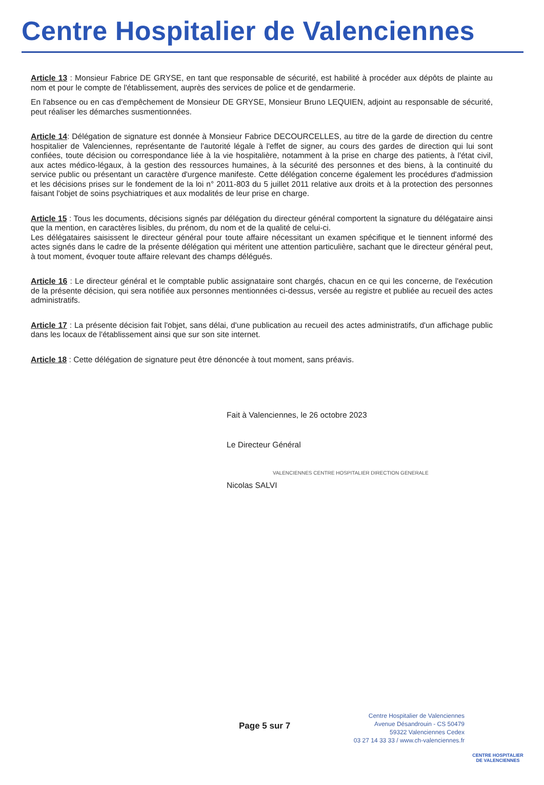Centre Hospitalier de Valenciennes
Article 13 : Monsieur Fabrice DE GRYSE, en tant que responsable de sécurité, est habilité à procéder aux dépôts de plainte au nom et pour le compte de l'établissement, auprès des services de police et de gendarmerie.
En l'absence ou en cas d'empêchement de Monsieur DE GRYSE, Monsieur Bruno LEQUIEN, adjoint au responsable de sécurité, peut réaliser les démarches susmentionnées.
Article 14: Délégation de signature est donnée à Monsieur Fabrice DECOURCELLES, au titre de la garde de direction du centre hospitalier de Valenciennes, représentante de l'autorité légale à l'effet de signer, au cours des gardes de direction qui lui sont confiées, toute décision ou correspondance liée à la vie hospitalière, notamment à la prise en charge des patients, à l'état civil, aux actes médico-légaux, à la gestion des ressources humaines, à la sécurité des personnes et des biens, à la continuité du service public ou présentant un caractère d'urgence manifeste. Cette délégation concerne également les procédures d'admission et les décisions prises sur le fondement de la loi n° 2011-803 du 5 juillet 2011 relative aux droits et à la protection des personnes faisant l'objet de soins psychiatriques et aux modalités de leur prise en charge.
Article 15 : Tous les documents, décisions signés par délégation du directeur général comportent la signature du délégataire ainsi que la mention, en caractères lisibles, du prénom, du nom et de la qualité de celui-ci.
Les délégataires saisissent le directeur général pour toute affaire nécessitant un examen spécifique et le tiennent informé des actes signés dans le cadre de la présente délégation qui méritent une attention particulière, sachant que le directeur général peut, à tout moment, évoquer toute affaire relevant des champs délégués.
Article 16 : Le directeur général et le comptable public assignataire sont chargés, chacun en ce qui les concerne, de l'exécution de la présente décision, qui sera notifiée aux personnes mentionnées ci-dessus, versée au registre et publiée au recueil des actes administratifs.
Article 17 : La présente décision fait l'objet, sans délai, d'une publication au recueil des actes administratifs, d'un affichage public dans les locaux de l'établissement ainsi que sur son site internet.
Article 18 : Cette délégation de signature peut être dénoncée à tout moment, sans préavis.
Fait à Valenciennes, le 26 octobre 2023
Le Directeur Général
VALENCIENNES CENTRE HOSPITALIER DIRECTION GENERALE
Nicolas SALVI
Page 5 sur 7
Centre Hospitalier de Valenciennes
Avenue Désandrouin - CS 50479
59322 Valenciennes Cedex
03 27 14 33 33 / www.ch-valenciennes.fr
CENTRE HOSPITALIER
DE VALENCIENNES